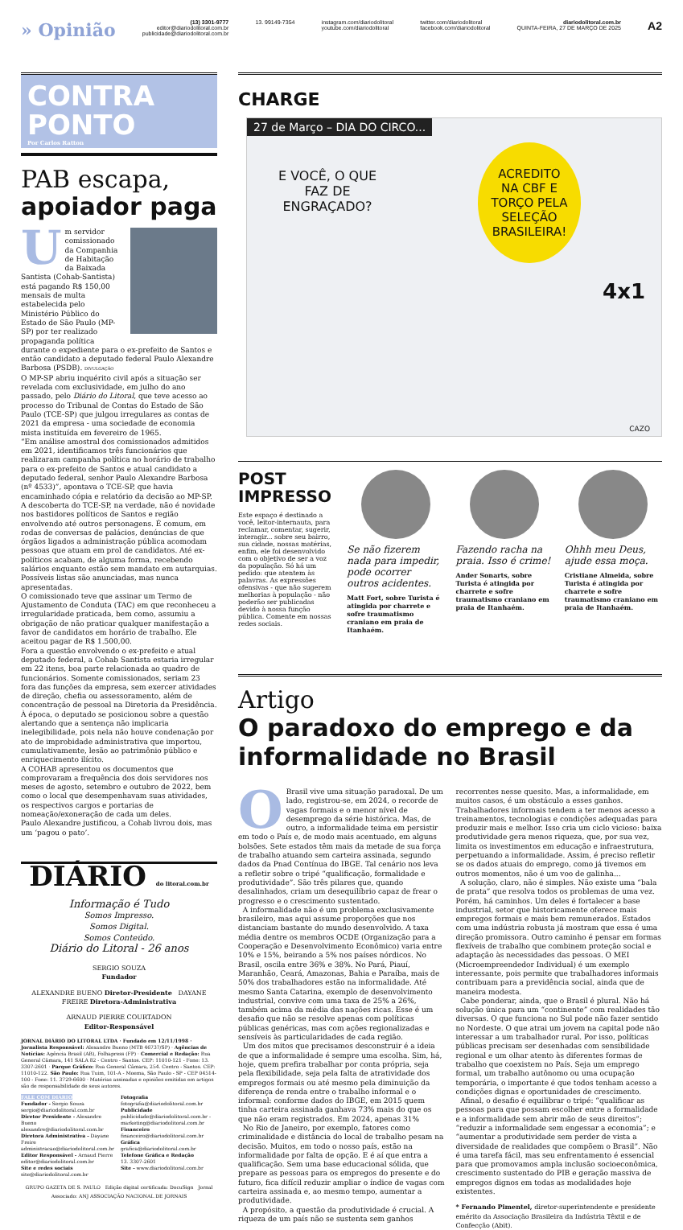» Opinião
(13) 3301-9777
editor@diariodolitoral.com.br
publicidade@diariodolitoral.com.br
13. 99149-7354 instagram.com/diariodolitoral
youtube.com/diariodolitoral
twitter.com/diariodolitoral
facebook.com/diariodolitoral
diariodolitoral.com.br
QUINTA-FEIRA, 27 DE MARÇO DE 2025
A2
CONTRA
PONTO
Por Carlos Ratton
PAB escapa,
apoiador paga
Um servidor comissionado da Companhia de Habitação da Baixada Santista (Cohab-Santista) está pagando R$ 150,00 mensais de multa estabelecida pelo Ministério Público do Estado de São Paulo (MP-SP) por ter realizado propaganda política durante o expediente para o ex-prefeito de Santos e então candidato a deputado federal Paulo Alexandre Barbosa (PSDB). DIVULGAÇÃO
O MP-SP abriu inquérito civil após a situação ser revelada com exclusividade, em julho do ano passado, pelo Diário do Litoral, que teve acesso ao processo do Tribunal de Contas do Estado de São Paulo (TCE-SP) que julgou irregulares as contas de 2021 da empresa - uma sociedade de economia mista instituída em fevereiro de 1965.
“Em análise amostral dos comissionados admitidos em 2021, identificamos três funcionários que realizaram campanha política no horário de trabalho para o ex-prefeito de Santos e atual candidato a deputado federal, senhor Paulo Alexandre Barbosa (nº 4533)”, apontava o TCE-SP, que havia encaminhado cópia e relatório da decisão ao MP-SP.
A descoberta do TCE-SP, na verdade, não é novidade nos bastidores políticos de Santos e região envolvendo até outros personagens. É comum, em rodas de conversas de palácios, denúncias de que órgãos ligados a administração pública acomodam pessoas que atuam em prol de candidatos. Até ex-políticos acabam, de alguma forma, recebendo salários enquanto estão sem mandato em autarquias. Possíveis listas são anunciadas, mas nunca apresentadas.
O comissionado teve que assinar um Termo de Ajustamento de Conduta (TAC) em que reconheceu a irregularidade praticada, bem como, assumiu a obrigação de não praticar qualquer manifestação a favor de candidatos em horário de trabalho. Ele aceitou pagar de R$ 1.500,00.
Fora a questão envolvendo o ex-prefeito e atual deputado federal, a Cohab Santista estaria irregular em 22 itens, boa parte relacionada ao quadro de funcionários. Somente comissionados, seriam 23 fora das funções da empresa, sem exercer atividades de direção, chefia ou assessoramento, além de concentração de pessoal na Diretoria da Presidência.
À época, o deputado se posicionou sobre a questão alertando que a sentença não implicaria inelegibilidade, pois nela não houve condenação por ato de improbidade administrativa que importou, cumulativamente, lesão ao patrimônio público e enriquecimento ilícito.
A COHAB apresentou os documentos que comprovaram a frequência dos dois servidores nos meses de agosto, setembro e outubro de 2022, bem como o local que desempenhavam suas atividades, os respectivos cargos e portarias de nomeação/exoneração de cada um deles.
Paulo Alexandre justificou, a Cohab livrou dois, mas um ‘pagou o pato’.
DIÁRIO do litoral.com.br
Informação é Tudo
Somos Impresso.
Somos Digital.
Somos Conteúdo.
Diário do Litoral - 26 anos
SERGIO SOUZA
Fundador
ALEXANDRE BUENO Diretor-Presidente DAYANE FREIRE Diretora-Administrativa
ARNAUD PIERRE COURTADON
Editor-Responsável
JORNAL DIÁRIO DO LITORAL LTDA · Fundado em 12/11/1998 · Jornalista Responsável: Alexandre Bueno (MTB 46737/SP) · Agências de Notícias: Agência Brasil (AB), Folhapress (FP) · Comercial e Redação: Rua General Câmara, 141 SALA 82 - Centro - Santos. CEP: 11010-121 - Fone: 13. 3307-2601 · Parque Gráfico: Rua General Câmara, 254. Centro - Santos. CEP: 11010-122. São Paulo: Rua Tuim, 101-A - Moema, São Paulo - SP - CEP 04514-100 - Fone: 11. 3729-6600 · Matérias assinadas e opiniões emitidas em artigos são de responsabilidade de seus autores.
FALE COM DIÁRIO
Fundador - Sergio Souza
sergio@diariodolitoral.com.br
Diretor Presidente - Alexandre Bueno
alexandre@diariodolitoral.com.br
Diretora Administrativa - Dayane Freire
administracao@diariodolitoral.com.br
Editor Responsável - Arnaud Pierre
editor@diariodolitoral.com.br
Site e redes sociais
site@diariodolitoral.com.br
Fotografia
fotografia@diariodolitoral.com.br
Publicidade
publicidade@diariodolitoral.com.br - marketing@diariodolitoral.com.br
Financeiro
financeiro@diariodolitoral.com.br
Gráfica
grafica@diariodolitoral.com.br
Telefone Gráfica e Redação
13. 3307-2601
Site - www.diariodolitoral.com.br
GRUPO GAZETA DE S. PAULO Edição digital certificada: DocuSign Jornal Associado: ANJ ASSOCIAÇÃO NACIONAL DE JORNAIS
CHARGE
27 de Março – DIA DO CIRCO...
E VOCÊ, O QUE FAZ DE ENGRAÇADO?
ACREDITO NA CBF E TORÇO PELA SELEÇÃO BRASILEIRA!
4x1
CAZO
POST
IMPRESSO
Este espaço é destinado a você, leitor-internauta, para reclamar, comentar, sugerir, interagir... sobre seu bairro, sua cidade, nossas matérias, enfim, ele foi desenvolvido com o objetivo de ser a voz da população. Só há um pedido: que atentem às palavras. As expressões ofensivas - que não sugerem melhorias à população - não poderão ser publicadas devido à nossa função pública. Comente em nossas redes sociais.
Se não fizerem nada para impedir, pode ocorrer outros acidentes.
Matt Fort, sobre Turista é atingida por charrete e sofre traumatismo craniano em praia de Itanhaém.
Fazendo racha na praia. Isso é crime!
Ander Sonarts, sobre Turista é atingida por charrete e sofre traumatismo craniano em praia de Itanhaém.
Ohhh meu Deus, ajude essa moça.
Cristiane Almeida, sobre Turista é atingida por charrete e sofre traumatismo craniano em praia de Itanhaém.
Artigo
O paradoxo do emprego e da informalidade no Brasil
OBrasil vive uma situação paradoxal. De um lado, registrou-se, em 2024, o recorde de vagas formais e o menor nível de desemprego da série histórica. Mas, de outro, a informalidade teima em persistir em todo o País e, de modo mais acentuado, em alguns bolsões. Sete estados têm mais da metade de sua força de trabalho atuando sem carteira assinada, segundo dados da Pnad Contínua do IBGE. Tal cenário nos leva a refletir sobre o tripé “qualificação, formalidade e produtividade”. São três pilares que, quando desalinhados, criam um desequilíbrio capaz de frear o progresso e o crescimento sustentado.
A informalidade não é um problema exclusivamente brasileiro, mas aqui assume proporções que nos distanciam bastante do mundo desenvolvido. A taxa média dentre os membros OCDE (Organização para a Cooperação e Desenvolvimento Econômico) varia entre 10% e 15%, beirando a 5% nos países nórdicos. No Brasil, oscila entre 36% e 38%. No Pará, Piauí, Maranhão, Ceará, Amazonas, Bahia e Paraíba, mais de 50% dos trabalhadores estão na informalidade. Até mesmo Santa Catarina, exemplo de desenvolvimento industrial, convive com uma taxa de 25% a 26%, também acima da média das nações ricas. Esse é um desafio que não se resolve apenas com políticas públicas genéricas, mas com ações regionalizadas e sensíveis às particularidades de cada região.
Um dos mitos que precisamos desconstruir é a ideia de que a informalidade é sempre uma escolha. Sim, há, hoje, quem prefira trabalhar por conta própria, seja pela flexibilidade, seja pela falta de atratividade dos empregos formais ou até mesmo pela diminuição da diferença de renda entre o trabalho informal e o informal: conforme dados do IBGE, em 2015 quem tinha carteira assinada ganhava 73% mais do que os que não eram registrados. Em 2024, apenas 31%
No Rio de Janeiro, por exemplo, fatores como criminalidade e distância do local de trabalho pesam na decisão. Muitos, em todo o nosso país, estão na informalidade por falta de opção. E é aí que entra a qualificação. Sem uma base educacional sólida, que prepare as pessoas para os empregos do presente e do futuro, fica difícil reduzir ampliar o índice de vagas com carteira assinada e, ao mesmo tempo, aumentar a produtividade.
A propósito, a questão da produtividade é crucial. A riqueza de um país não se sustenta sem ganhos recorrentes nesse quesito. Mas, a informalidade, em muitos casos, é um obstáculo a esses ganhos. Trabalhadores informais tendem a ter menos acesso a treinamentos, tecnologias e condições adequadas para produzir mais e melhor. Isso cria um ciclo vicioso: baixa produtividade gera menos riqueza, que, por sua vez, limita os investimentos em educação e infraestrutura, perpetuando a informalidade. Assim, é preciso refletir se os dados atuais do emprego, como já tivemos em outros momentos, não é um voo de galinha...
A solução, claro, não é simples. Não existe uma “bala de prata” que resolva todos os problemas de uma vez. Porém, há caminhos. Um deles é fortalecer a base industrial, setor que historicamente oferece mais empregos formais e mais bem remunerados. Estados com uma indústria robusta já mostram que essa é uma direção promissora. Outro caminho é pensar em formas flexíveis de trabalho que combinem proteção social e adaptação às necessidades das pessoas. O MEI (Microempreendedor Individual) é um exemplo interessante, pois permite que trabalhadores informais contribuam para a previdência social, ainda que de maneira modesta.
Cabe ponderar, ainda, que o Brasil é plural. Não há solução única para um “continente” com realidades tão diversas. O que funciona no Sul pode não fazer sentido no Nordeste. O que atrai um jovem na capital pode não interessar a um trabalhador rural. Por isso, políticas públicas precisam ser desenhadas com sensibilidade regional e um olhar atento às diferentes formas de trabalho que coexistem no País. Seja um emprego formal, um trabalho autônomo ou uma ocupação temporária, o importante é que todos tenham acesso a condições dignas e oportunidades de crescimento.
Afinal, o desafio é equilibrar o tripé: “qualificar as pessoas para que possam escolher entre a formalidade e a informalidade sem abrir mão de seus direitos”; “reduzir a informalidade sem engessar a economia”; e “aumentar a produtividade sem perder de vista a diversidade de realidades que compõem o Brasil”. Não é uma tarefa fácil, mas seu enfrentamento é essencial para que promovamos ampla inclusão socioeconômica, crescimento sustentado do PIB e geração massiva de empregos dignos em todas as modalidades hoje existentes.
* Fernando Pimentel, diretor-superintendente e presidente emérito da Associação Brasileira da Indústria Têxtil e de Confecção (Abit).